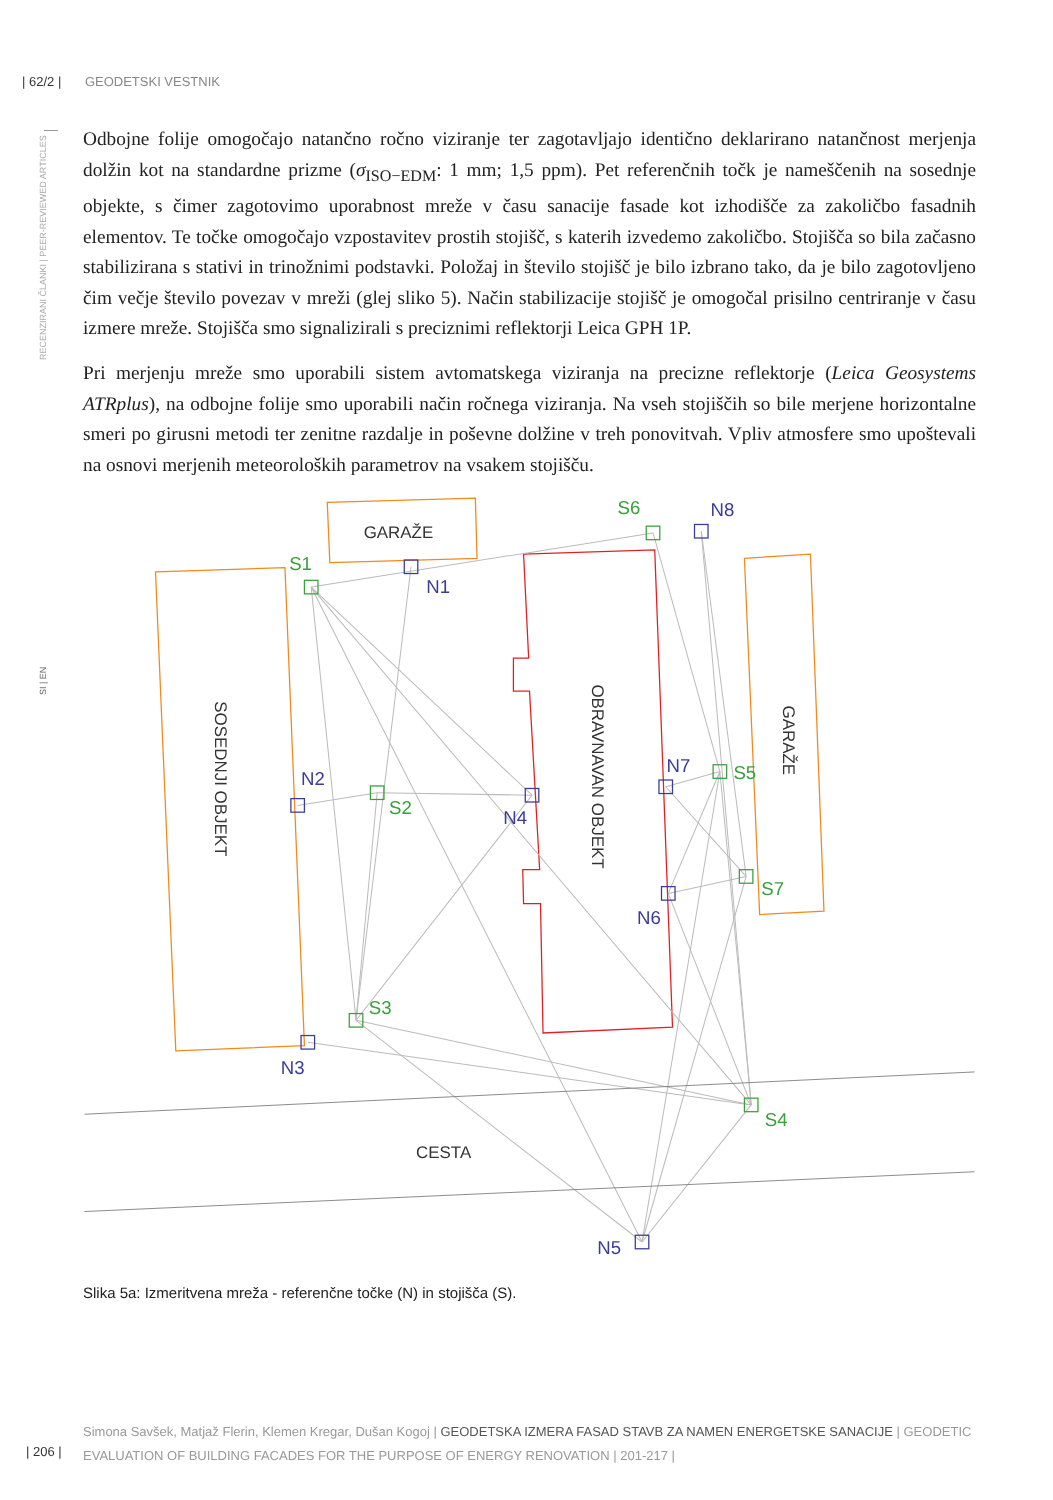| 62/2 | GEODETSKI VESTNIK
RECENZIRANI ČLANKI | PEER-REVIEWED ARTICLES
SI | EN
Odbojne folije omogočajo natančno ročno viziranje ter zagotavljajo identično deklarirano natančnost merjenja dolžin kot na standardne prizme (σ<sub>ISO−EDM</sub>: 1 mm; 1,5 ppm). Pet referenčnih točk je nameščenih na sosednje objekte, s čimer zagotovimo uporabnost mreže v času sanacije fasade kot izhodišče za zakoličbo fasadnih elementov. Te točke omogočajo vzpostavitev prostih stojišč, s katerih izvedemo zakoličbo. Stojišča so bila začasno stabilizirana s stativi in trinožnimi podstavki. Položaj in število stojišč je bilo izbrano tako, da je bilo zagotovljeno čim večje število povezav v mreži (glej sliko 5). Način stabilizacije stojišč je omogočal prisilno centriranje v času izmere mreže. Stojišča smo signalizirali s preciznimi reflektorji Leica GPH 1P.
Pri merjenju mreže smo uporabili sistem avtomatskega viziranja na precizne reflektorje (Leica Geosystems ATRplus), na odbojne folije smo uporabili način ročnega viziranja. Na vseh stojiščih so bile merjene horizontalne smeri po girusni metodi ter zenitne razdalje in poševne dolžine v treh ponovitvah. Vpliv atmosfere smo upoštevali na osnovi merjenih meteoroloških parametrov na vsakem stojišču.
S1
S6
S2
S5
S7
S3
S4
N1
N8
N2
N4
N7
N6
N3
N5
GARAŽE
CESTA
SOSEDNJI OBJEKT
OBRAVNAVAN OBJEKT
GARAŽE
Slika 5a: Izmeritvena mreža - referenčne točke (N) in stojišča (S).
Simona Savšek, Matjaž Flerin, Klemen Kregar, Dušan Kogoj | GEODETSKA IZMERA FASAD STAVB ZA NAMEN ENERGETSKE SANACIJE | GEODETIC EVALUATION OF BUILDING FACADES FOR THE PURPOSE OF ENERGY RENOVATION | 201-217 |
| 206 |